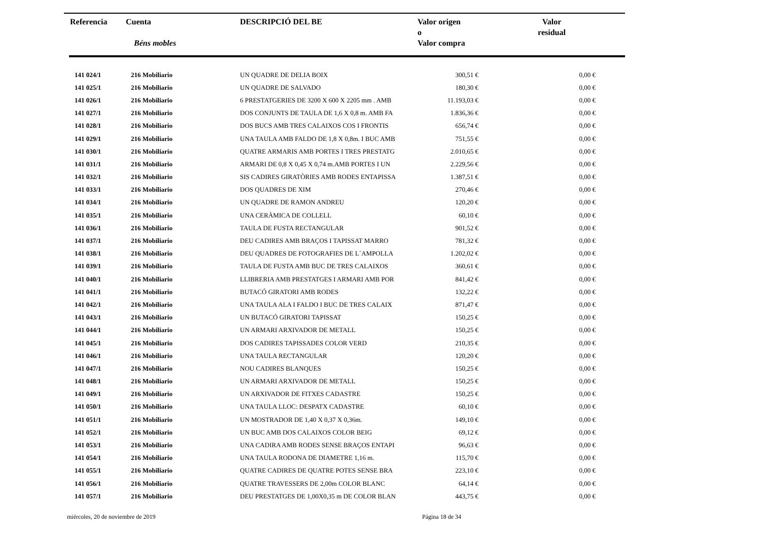| Referencia | Cuenta Béns mobles | DESCRIPCIÓ DEL BE | Valor origen o Valor compra | Valor residual |
| --- | --- | --- | --- | --- |
| 141 024/1 | 216 Mobiliario | UN QUADRE DE DELIA BOIX | 300,51 € | 0,00 € |
| 141 025/1 | 216 Mobiliario | UN QUADRE DE SALVADO | 180,30 € | 0,00 € |
| 141 026/1 | 216 Mobiliario | 6 PRESTATGERIES DE 3200 X 600 X 2205 mm . AMB | 11.193,03 € | 0,00 € |
| 141 027/1 | 216 Mobiliario | DOS CONJUNTS DE TAULA DE 1,6 X 0,8 m. AMB FA | 1.836,36 € | 0,00 € |
| 141 028/1 | 216 Mobiliario | DOS BUCS AMB TRES CALAIXOS COS I FRONTIS | 656,74 € | 0,00 € |
| 141 029/1 | 216 Mobiliario | UNA TAULA AMB FALDO DE 1,8 X 0,8m. I BUC AMB | 751,55 € | 0,00 € |
| 141 030/1 | 216 Mobiliario | QUATRE ARMARIS AMB PORTES I TRES PRESTATG | 2.010,65 € | 0,00 € |
| 141 031/1 | 216 Mobiliario | ARMARI DE 0,8 X 0,45 X 0,74 m.AMB PORTES I UN | 2.229,56 € | 0,00 € |
| 141 032/1 | 216 Mobiliario | SIS CADIRES GIRATÒRIES AMB RODES ENTAPISSA | 1.387,51 € | 0,00 € |
| 141 033/1 | 216 Mobiliario | DOS QUADRES DE XIM | 270,46 € | 0,00 € |
| 141 034/1 | 216 Mobiliario | UN QUADRE DE RAMON ANDREU | 120,20 € | 0,00 € |
| 141 035/1 | 216 Mobiliario | UNA CERÀMICA DE COLLELL | 60,10 € | 0,00 € |
| 141 036/1 | 216 Mobiliario | TAULA DE FUSTA RECTANGULAR | 901,52 € | 0,00 € |
| 141 037/1 | 216 Mobiliario | DEU CADIRES AMB BRAÇOS I TAPISSAT MARRO | 781,32 € | 0,00 € |
| 141 038/1 | 216 Mobiliario | DEU QUADRES DE FOTOGRAFIES DE L´AMPOLLA | 1.202,02 € | 0,00 € |
| 141 039/1 | 216 Mobiliario | TAULA DE FUSTA AMB BUC DE TRES CALAIXOS | 360,61 € | 0,00 € |
| 141 040/1 | 216 Mobiliario | LLIBRERIA AMB PRESTATGES I ARMARI AMB POR | 841,42 € | 0,00 € |
| 141 041/1 | 216 Mobiliario | BUTACÓ GIRATORI AMB RODES | 132,22 € | 0,00 € |
| 141 042/1 | 216 Mobiliario | UNA TAULA ALA I FALDO I BUC DE TRES CALAIX | 871,47 € | 0,00 € |
| 141 043/1 | 216 Mobiliario | UN BUTACÓ GIRATORI TAPISSAT | 150,25 € | 0,00 € |
| 141 044/1 | 216 Mobiliario | UN ARMARI ARXIVADOR DE METALL | 150,25 € | 0,00 € |
| 141 045/1 | 216 Mobiliario | DOS CADIRES TAPISSADES COLOR VERD | 210,35 € | 0,00 € |
| 141 046/1 | 216 Mobiliario | UNA TAULA RECTANGULAR | 120,20 € | 0,00 € |
| 141 047/1 | 216 Mobiliario | NOU CADIRES BLANQUES | 150,25 € | 0,00 € |
| 141 048/1 | 216 Mobiliario | UN ARMARI ARXIVADOR DE METALL | 150,25 € | 0,00 € |
| 141 049/1 | 216 Mobiliario | UN ARXIVADOR DE FITXES CADASTRE | 150,25 € | 0,00 € |
| 141 050/1 | 216 Mobiliario | UNA TAULA LLOC: DESPATX CADASTRE | 60,10 € | 0,00 € |
| 141 051/1 | 216 Mobiliario | UN MOSTRADOR DE 1,40 X 0,37 X 0,36m. | 149,10 € | 0,00 € |
| 141 052/1 | 216 Mobiliario | UN BUC AMB DOS CALAIXOS COLOR BEIG | 69,12 € | 0,00 € |
| 141 053/1 | 216 Mobiliario | UNA CADIRA AMB RODES SENSE BRAÇOS ENTAPI | 96,63 € | 0,00 € |
| 141 054/1 | 216 Mobiliario | UNA TAULA RODONA DE DIAMETRE 1,16 m. | 115,70 € | 0,00 € |
| 141 055/1 | 216 Mobiliario | QUATRE CADIRES DE QUATRE POTES SENSE BRA | 223,10 € | 0,00 € |
| 141 056/1 | 216 Mobiliario | QUATRE TRAVESSERS DE 2,00m COLOR BLANC | 64,14 € | 0,00 € |
| 141 057/1 | 216 Mobiliario | DEU PRESTATGES DE 1,00X0,35 m DE COLOR BLAN | 443,75 € | 0,00 € |
miércoles, 20 de noviembre de 2019
Página 18 de 34